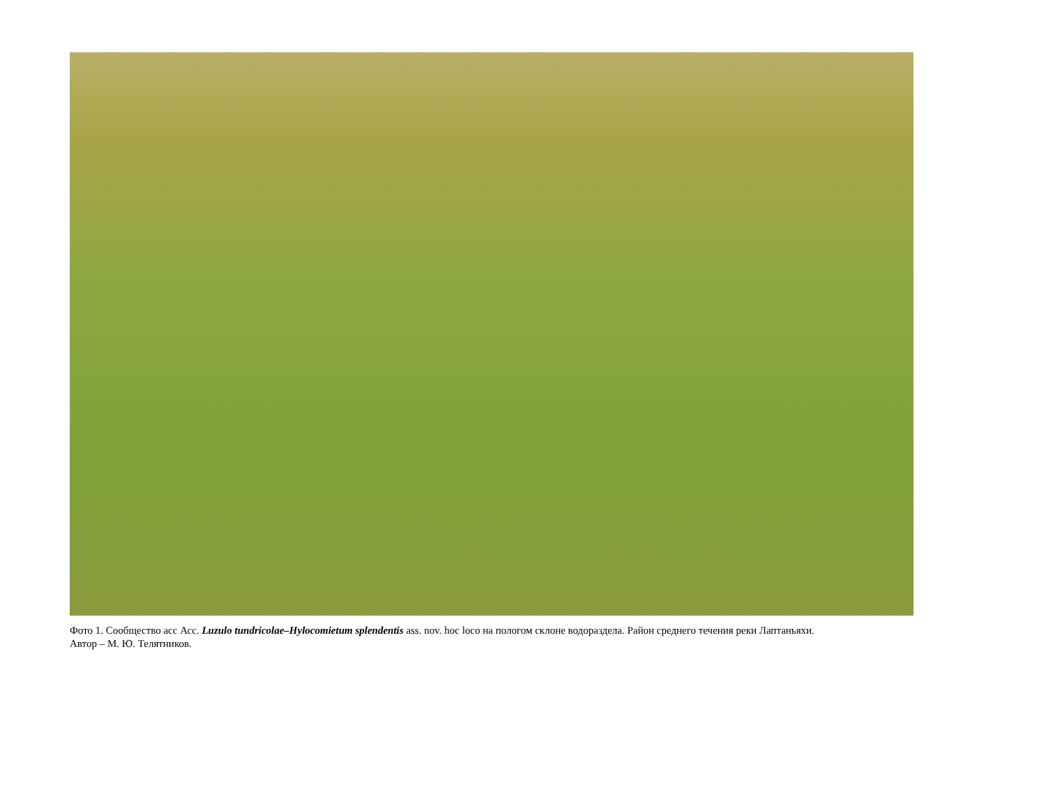Фото 1. Сообщество асс Асс. Luzulo tundricolae–Hylocomietum splendentis ass. nov. hoc loco на пологом склоне водораздела. Район среднего течения реки Лаптаньяхи.
Автор – М. Ю. Телятников.